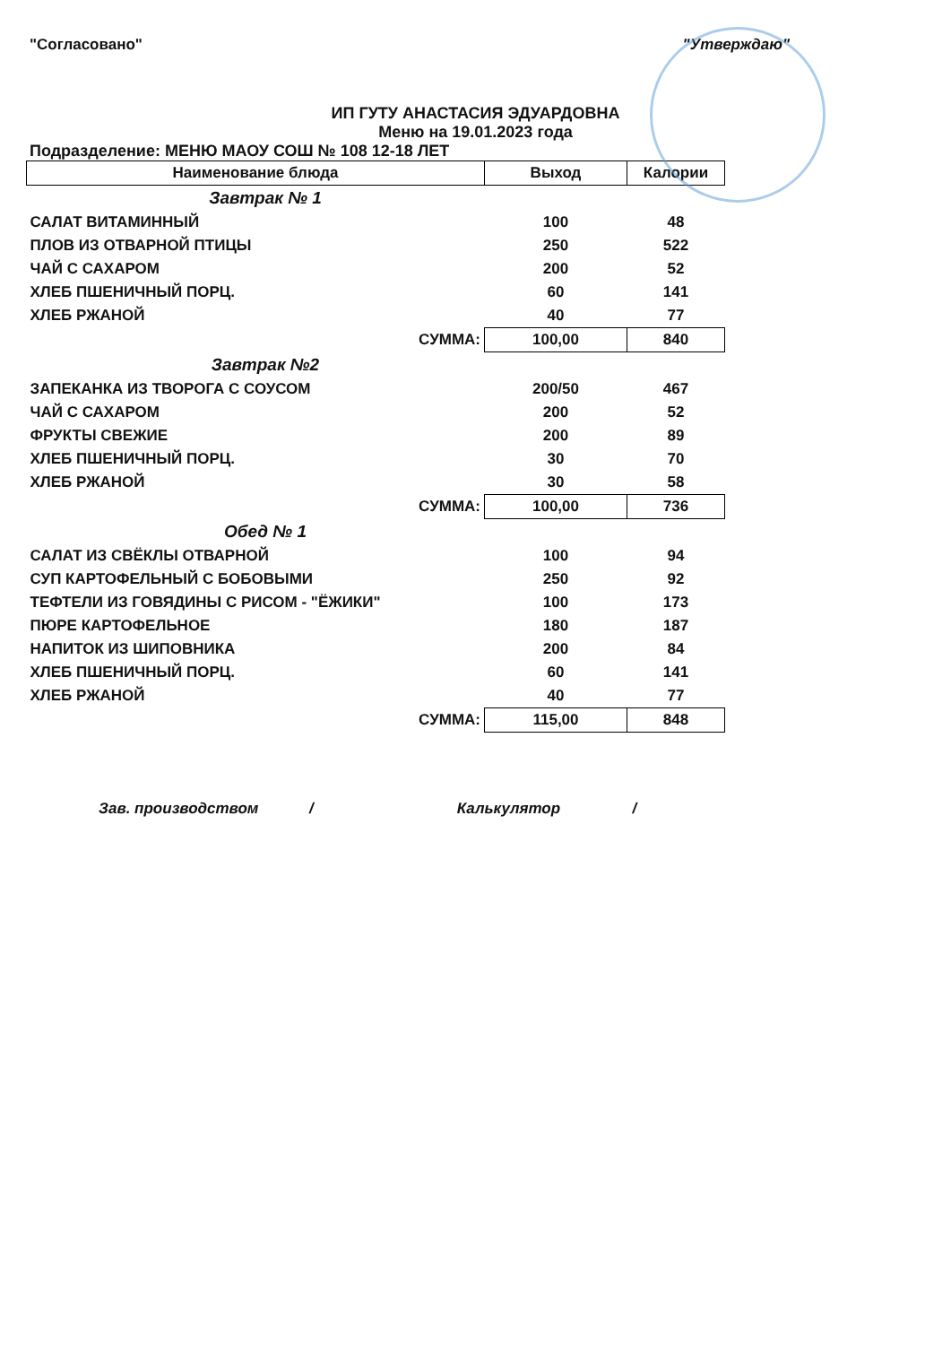"Согласовано" "Утверждаю"
ИП ГУТУ АНАСТАСИЯ ЭДУАРДОВНА
Меню на 19.01.2023 года
Подразделение: МЕНЮ МАОУ СОШ № 108 12-18 ЛЕТ
| Наименование блюда | Выход | Калории |
| --- | --- | --- |
| Завтрак № 1 | | |
| САЛАТ ВИТАМИННЫЙ | 100 | 48 |
| ПЛОВ ИЗ ОТВАРНОЙ ПТИЦЫ | 250 | 522 |
| ЧАЙ С САХАРОМ | 200 | 52 |
| ХЛЕБ ПШЕНИЧНЫЙ ПОРЦ. | 60 | 141 |
| ХЛЕБ РЖАНОЙ | 40 | 77 |
| СУММА: | 100,00 | 840 |
| Завтрак №2 | | |
| ЗАПЕКАНКА ИЗ ТВОРОГА С СОУСОМ | 200/50 | 467 |
| ЧАЙ С САХАРОМ | 200 | 52 |
| ФРУКТЫ СВЕЖИЕ | 200 | 89 |
| ХЛЕБ ПШЕНИЧНЫЙ ПОРЦ. | 30 | 70 |
| ХЛЕБ РЖАНОЙ | 30 | 58 |
| СУММА: | 100,00 | 736 |
| Обед № 1 | | |
| САЛАТ ИЗ СВЁКЛЫ ОТВАРНОЙ | 100 | 94 |
| СУП КАРТОФЕЛЬНЫЙ С БОБОВЫМИ | 250 | 92 |
| ТЕФТЕЛИ ИЗ ГОВЯДИНЫ С РИСОМ - "ЁЖИКИ" | 100 | 173 |
| ПЮРЕ КАРТОФЕЛЬНОЕ | 180 | 187 |
| НАПИТОК ИЗ ШИПОВНИКА | 200 | 84 |
| ХЛЕБ ПШЕНИЧНЫЙ ПОРЦ. | 60 | 141 |
| ХЛЕБ РЖАНОЙ | 40 | 77 |
| СУММА: | 115,00 | 848 |
Зав. производством / Калькулятор /